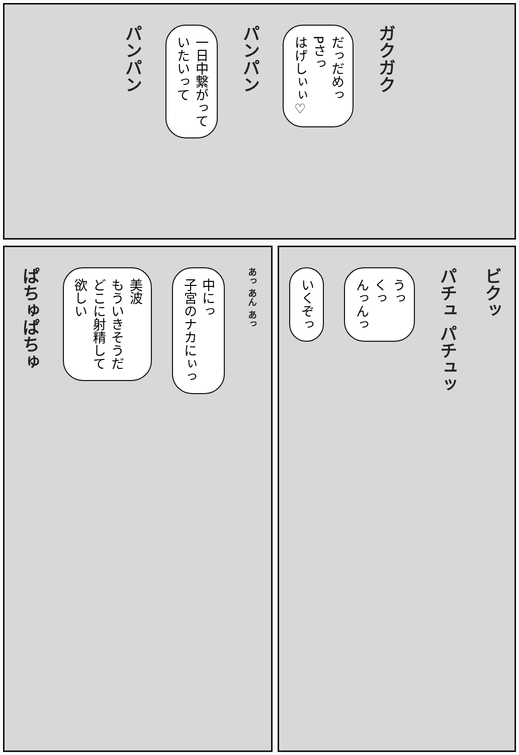パンパン
一日中繋がって
いたいって
パンパン
だっだめっ
Pさっ
はげしぃぃ♡
ガクガク
ぱちゅぱちゅ
美波
もういきそうだ
どこに射精して
欲しい
中にっ
子宮のナカにぃっ
あっ あん あっ
いくぞっ
うっ
くっ
んっんっ
パチュ パチュッ
ビクッ